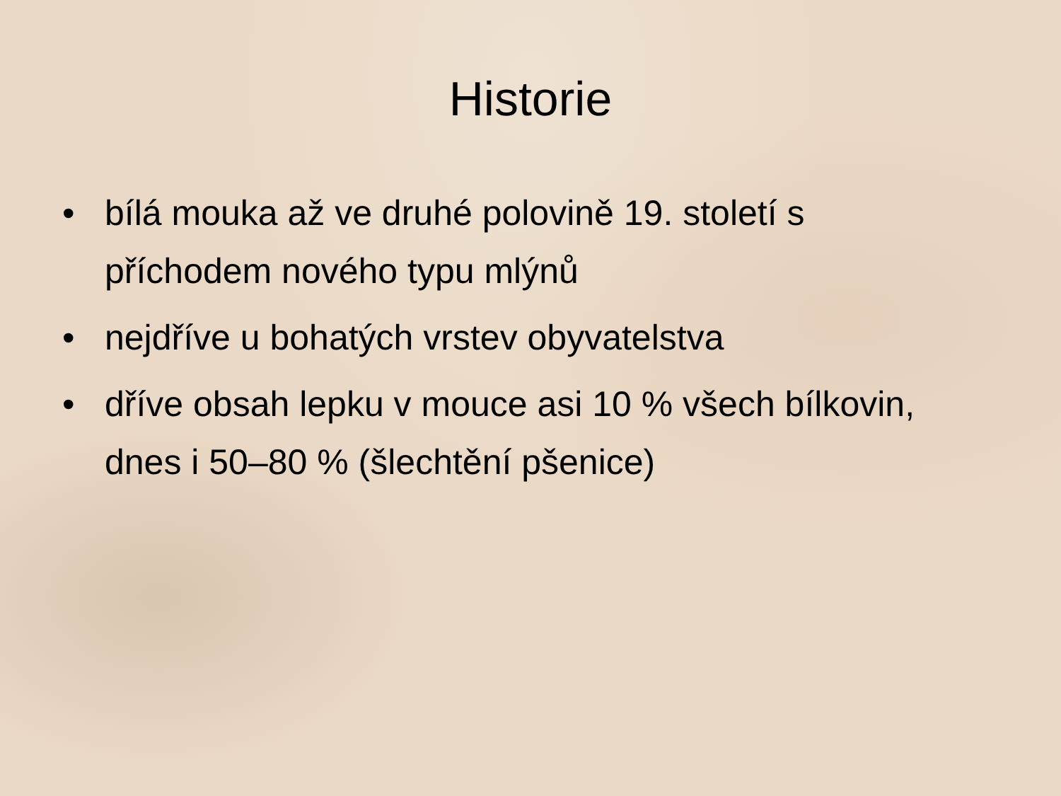Historie
• bílá mouka až ve druhé polovině 19. století s příchodem nového typu mlýnů
• nejdříve u bohatých vrstev obyvatelstva
• dříve obsah lepku v mouce asi 10 % všech bílkovin, dnes i 50–80 % (šlechtění pšenice)